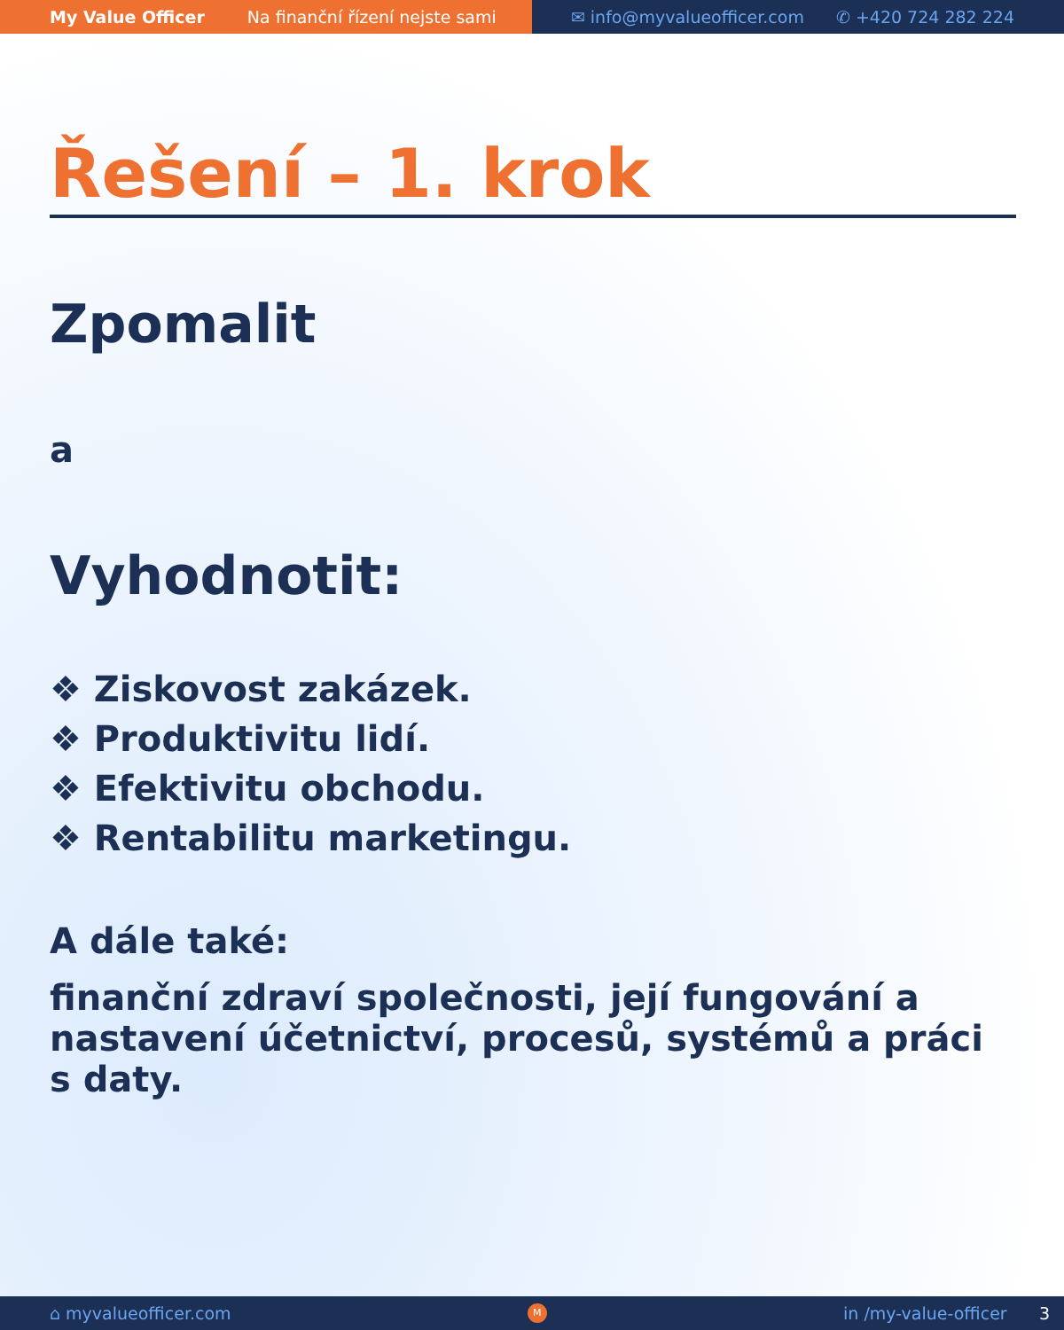My Value Officer Na finanční řízení nejste sami ✉ info@myvalueofficer.com ✆ +420 724 282 224
Řešení – 1. krok
Zpomalit
a
Vyhodnotit:
❖ Ziskovost zakázek.
❖ Produktivitu lidí.
❖ Efektivitu obchodu.
❖ Rentabilitu marketingu.
A dále také:
finanční zdraví společnosti, její fungování a nastavení účetnictví, procesů, systémů a práci s daty.
⌂ myvalueofficer.com M in /my-value-officer 3